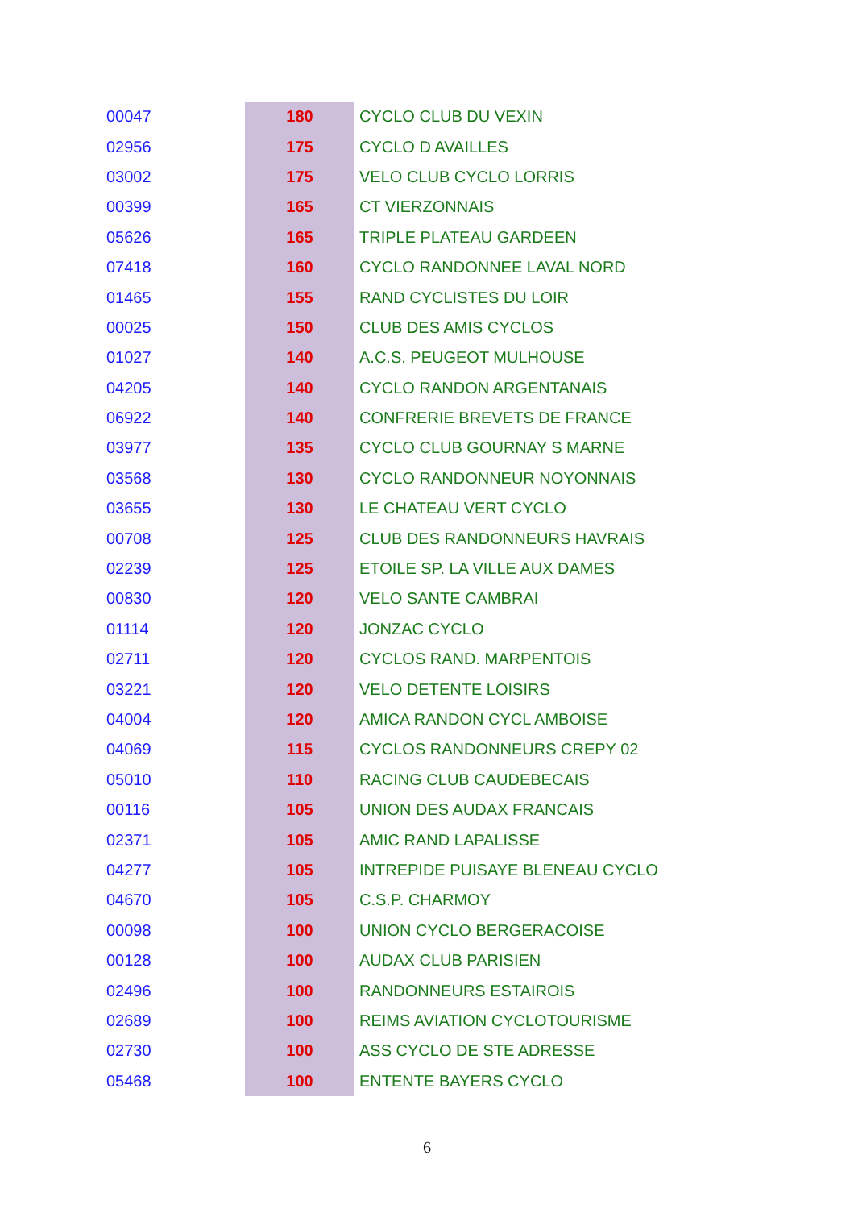| 00047 | 180 | CYCLO CLUB DU VEXIN |
| 02956 | 175 | CYCLO D AVAILLES |
| 03002 | 175 | VELO CLUB CYCLO LORRIS |
| 00399 | 165 | CT VIERZONNAIS |
| 05626 | 165 | TRIPLE PLATEAU GARDEEN |
| 07418 | 160 | CYCLO RANDONNEE LAVAL NORD |
| 01465 | 155 | RAND CYCLISTES DU LOIR |
| 00025 | 150 | CLUB DES AMIS CYCLOS |
| 01027 | 140 | A.C.S. PEUGEOT MULHOUSE |
| 04205 | 140 | CYCLO RANDON ARGENTANAIS |
| 06922 | 140 | CONFRERIE BREVETS DE FRANCE |
| 03977 | 135 | CYCLO CLUB GOURNAY S MARNE |
| 03568 | 130 | CYCLO RANDONNEUR NOYONNAIS |
| 03655 | 130 | LE CHATEAU VERT CYCLO |
| 00708 | 125 | CLUB DES RANDONNEURS HAVRAIS |
| 02239 | 125 | ETOILE SP. LA VILLE AUX DAMES |
| 00830 | 120 | VELO SANTE CAMBRAI |
| 01114 | 120 | JONZAC CYCLO |
| 02711 | 120 | CYCLOS RAND. MARPENTOIS |
| 03221 | 120 | VELO DETENTE LOISIRS |
| 04004 | 120 | AMICA RANDON CYCL AMBOISE |
| 04069 | 115 | CYCLOS RANDONNEURS CREPY 02 |
| 05010 | 110 | RACING CLUB CAUDEBECAIS |
| 00116 | 105 | UNION DES AUDAX FRANCAIS |
| 02371 | 105 | AMIC RAND LAPALISSE |
| 04277 | 105 | INTREPIDE PUISAYE BLENEAU CYCLO |
| 04670 | 105 | C.S.P. CHARMOY |
| 00098 | 100 | UNION CYCLO BERGERACOISE |
| 00128 | 100 | AUDAX CLUB PARISIEN |
| 02496 | 100 | RANDONNEURS ESTAIROIS |
| 02689 | 100 | REIMS AVIATION CYCLOTOURISME |
| 02730 | 100 | ASS CYCLO DE STE ADRESSE |
| 05468 | 100 | ENTENTE BAYERS CYCLO |
6